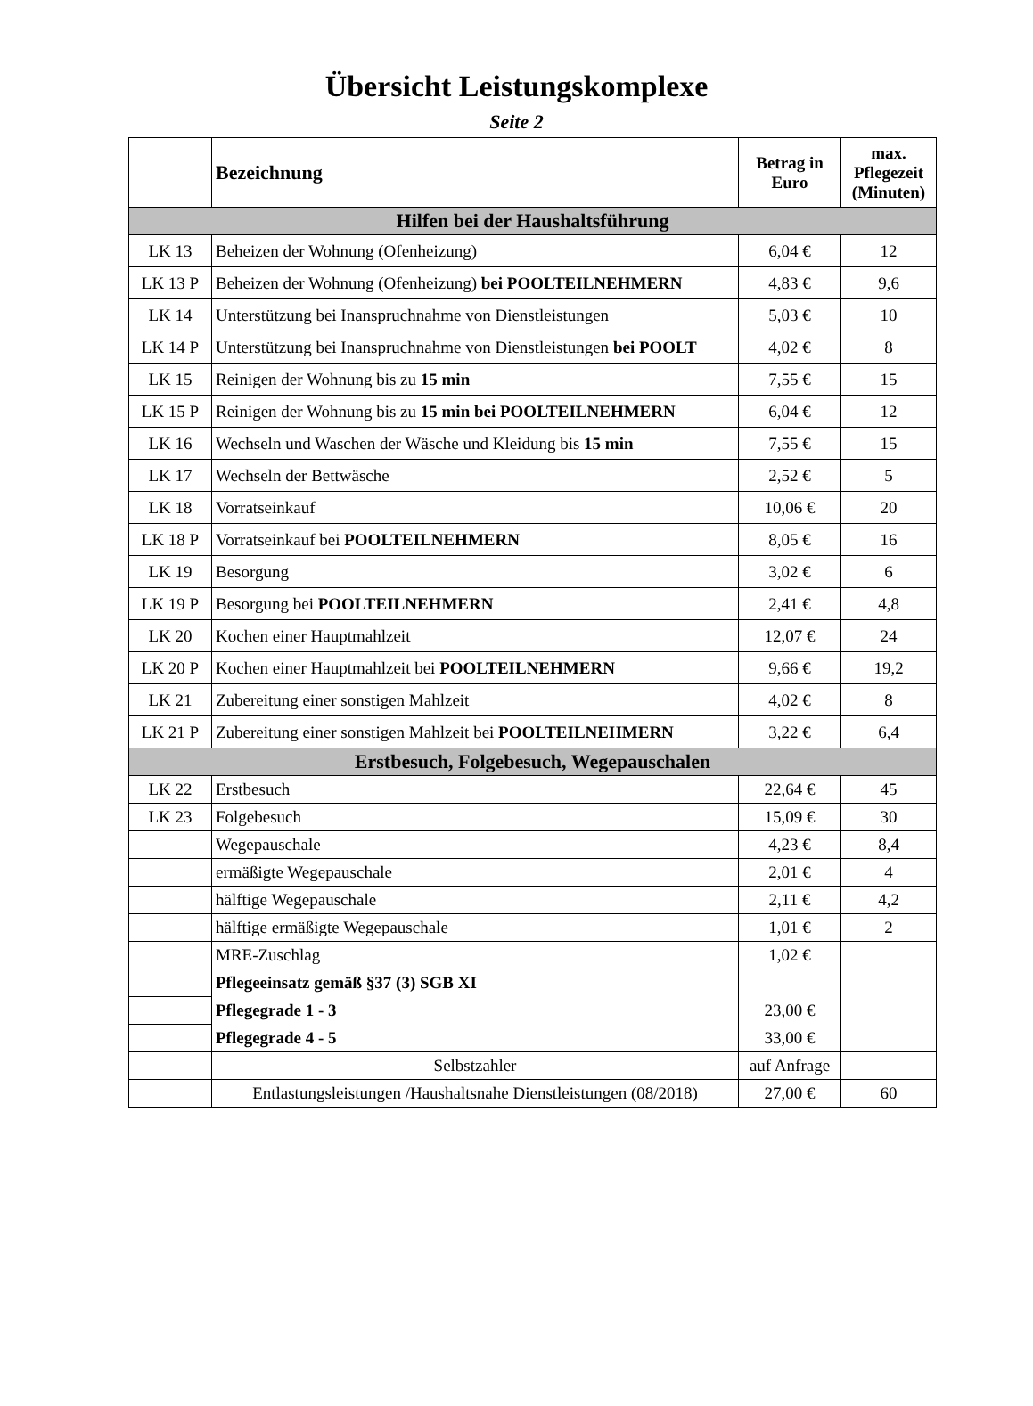Übersicht Leistungskomplexe
Seite 2
| | Bezeichnung | Betrag in Euro | max. Pflegezeit (Minuten) |
| --- | --- | --- | --- |
| Hilfen bei der Haushaltsführung | | | |
| LK 13 | Beheizen der Wohnung (Ofenheizung) | 6,04 € | 12 |
| LK 13 P | Beheizen der Wohnung (Ofenheizung) bei POOLTEILNEHMERN | 4,83 € | 9,6 |
| LK 14 | Unterstützung bei Inanspruchnahme von Dienstleistungen | 5,03 € | 10 |
| LK 14 P | Unterstützung bei Inanspruchnahme von Dienstleistungen bei POOLT | 4,02 € | 8 |
| LK 15 | Reinigen der Wohnung bis zu 15 min | 7,55 € | 15 |
| LK 15 P | Reinigen der Wohnung bis zu 15 min bei POOLTEILNEHMERN | 6,04 € | 12 |
| LK 16 | Wechseln und Waschen der Wäsche und Kleidung bis 15 min | 7,55 € | 15 |
| LK 17 | Wechseln der Bettwäsche | 2,52 € | 5 |
| LK 18 | Vorratseinkauf | 10,06 € | 20 |
| LK 18 P | Vorratseinkauf bei POOLTEILNEHMERN | 8,05 € | 16 |
| LK 19 | Besorgung | 3,02 € | 6 |
| LK 19 P | Besorgung bei POOLTEILNEHMERN | 2,41 € | 4,8 |
| LK 20 | Kochen einer Hauptmahlzeit | 12,07 € | 24 |
| LK 20 P | Kochen einer Hauptmahlzeit bei POOLTEILNEHMERN | 9,66 € | 19,2 |
| LK 21 | Zubereitung einer sonstigen Mahlzeit | 4,02 € | 8 |
| LK 21 P | Zubereitung einer sonstigen Mahlzeit bei POOLTEILNEHMERN | 3,22 € | 6,4 |
| Erstbesuch, Folgebesuch, Wegepauschalen | | | |
| LK 22 | Erstbesuch | 22,64 € | 45 |
| LK 23 | Folgebesuch | 15,09 € | 30 |
| | Wegepauschale | 4,23 € | 8,4 |
| | ermäßigte Wegepauschale | 2,01 € | 4 |
| | hälftige Wegepauschale | 2,11 € | 4,2 |
| | hälftige ermäßigte Wegepauschale | 1,01 € | 2 |
| | MRE-Zuschlag | 1,02 € | |
| | Pflegeeinsatz gemäß §37 (3) SGB XI | | |
| | Pflegegrade 1 - 3 | 23,00 € | |
| | Pflegegrade 4 - 5 | 33,00 € | |
| | Selbstzahler | auf Anfrage | |
| | Entlastungsleistungen /Haushaltsnahe Dienstleistungen (08/2018) | 27,00 € | 60 |